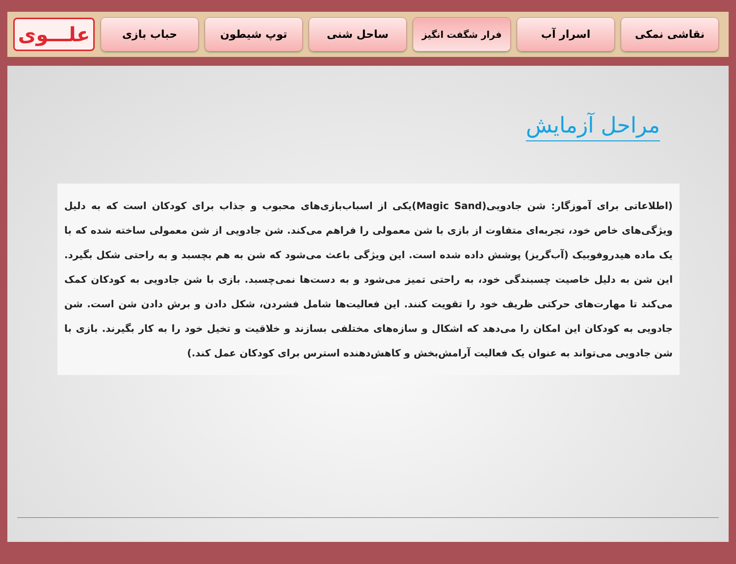علـــوی
حباب بازی توپ شیطون ساحل شنی
فرار شگفت انگیز
اسرار آب نقاشی نمکی
مراحل آزمایش
(اطلاعاتی برای آموزگار: شن جادویی(Magic Sand)یکی از اسباب‌بازی‌های محبوب و جذاب برای کودکان است که به دلیل ویژگی‌های خاص خود، تجربه‌ای متفاوت از بازی با شن معمولی را فراهم می‌کند. شن جادویی از شن معمولی ساخته شده که با یک ماده هیدروفوبیک (آب‌گریز) پوشش داده شده است. این ویژگی باعث می‌شود که شن به هم بچسبد و به راحتی شکل بگیرد. این شن به دلیل خاصیت چسبندگی خود، به راحتی تمیز می‌شود و به دست‌ها نمی‌چسبد. بازی با شن جادویی به کودکان کمک می‌کند تا مهارت‌های حرکتی ظریف خود را تقویت کنند. این فعالیت‌ها شامل فشردن، شکل دادن و برش دادن شن است. شن جادویی به کودکان این امکان را می‌دهد که اشکال و سازه‌های مختلفی بسازند و خلاقیت و تخیل خود را به کار بگیرند. بازی با شن جادویی می‌تواند به عنوان یک فعالیت آرامش‌بخش و کاهش‌دهنده استرس برای کودکان عمل کند.)